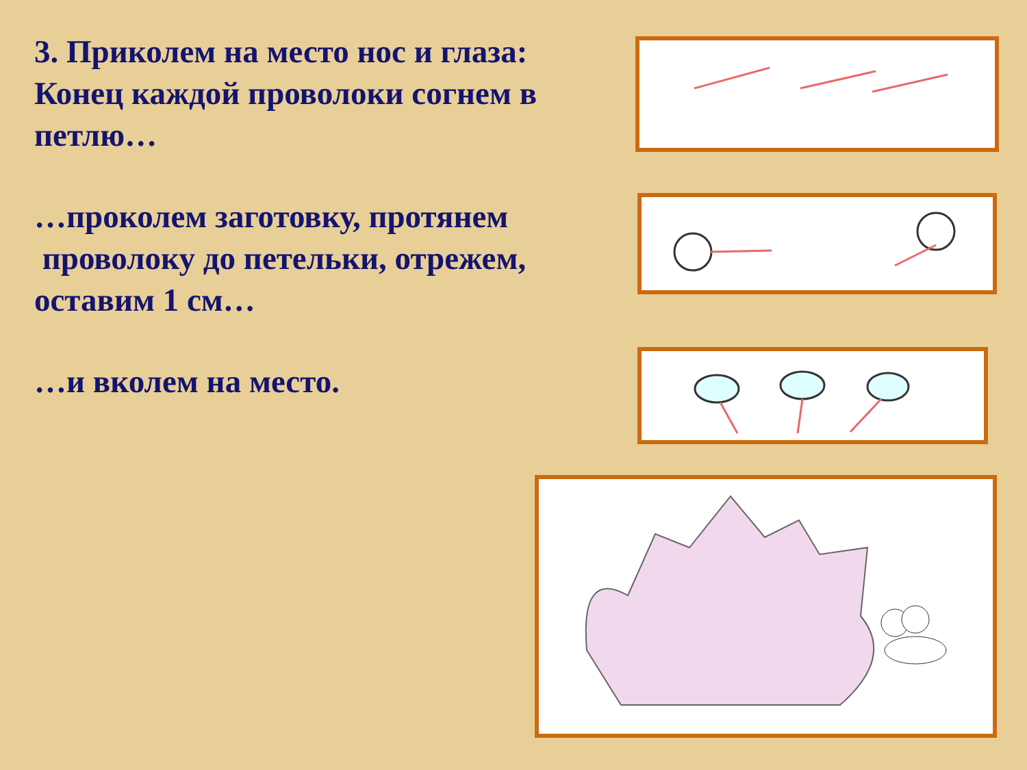3. Приколем на место нос и глаза: Конец каждой проволоки согнем в петлю…
…проколем заготовку, протянем
проволоку до петельки, отрежем, оставим 1 см…
…и вколем на место.